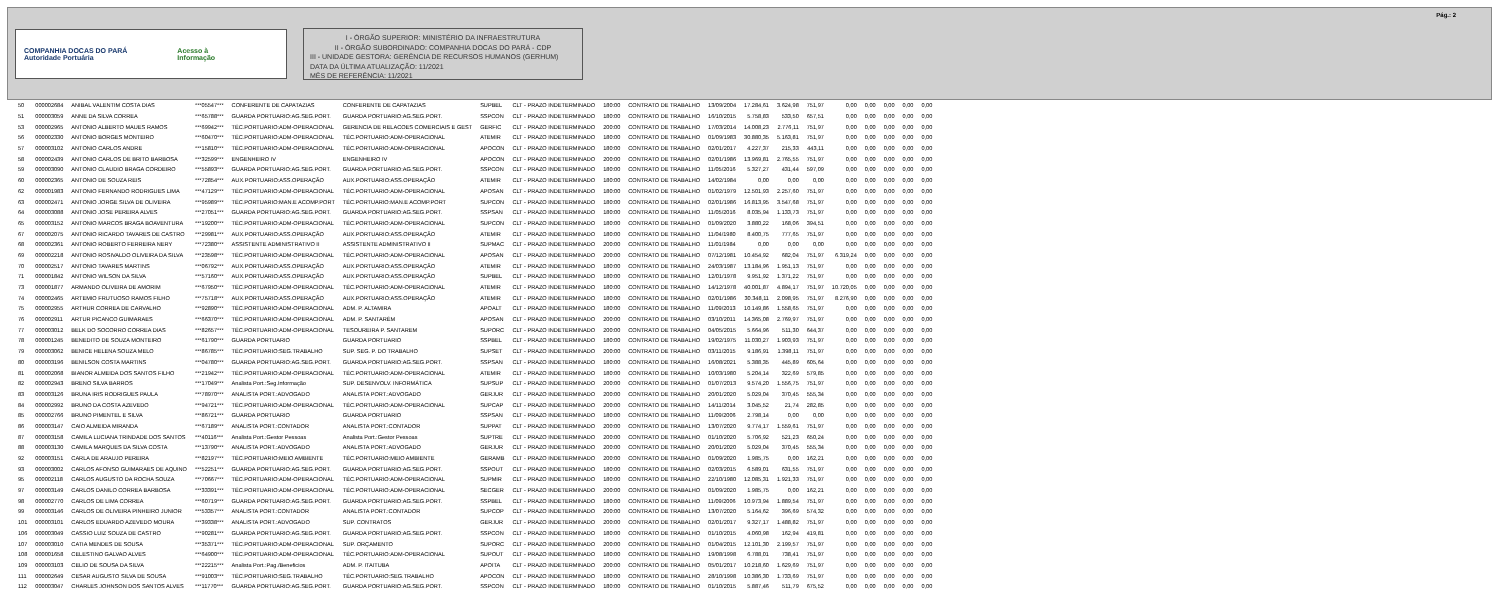COMPANHIA DOCAS DO PARÁ
Autoridade Portuária Acesso à
Informação
I - ÓRGÃO SUPERIOR: MINISTÉRIO DA INFRAESTRUTURA
II - ÓRGÃO SUBORDINADO: COMPANHIA DOCAS DO PARÁ - CDP
III - UNIDADE GESTORA: GERÊNCIA DE RECURSOS HUMANOS (GERHUM)
DATA DA ÚLTIMA ATUALIZAÇÃO: 11/2021
MÊS DE REFERÊNCIA: 11/2021
Pág.: 2
| 50 | 000002684 | ANIBAL VALENTIM COSTA DIAS | ***05547*** | CONFERENTE DE CAPATAZIAS | CONFERENTE DE CAPATAZIAS | SUPBEL | CLT - PRAZO INDETERMINADO | 180:00 | CONTRATO DE TRABALHO | 13/09/2004 | 17.284,61 | 3.624,98 | 751,97 | 0,00 | 0,00 | 0,00 | 0,00 | 0,00 |
| 51 | 000003059 | ANNE DA SILVA CORREA | ***65788*** | GUARDA PORTUARIO:AG.SEG.PORT. | GUARDA PORTUARIO:AG.SEG.PORT. | SSPCON | CLT - PRAZO INDETERMINADO | 180:00 | CONTRATO DE TRABALHO | 16/10/2015 | 5.758,83 | 533,50 | 657,51 | 0,00 | 0,00 | 0,00 | 0,00 | 0,00 |
| 53 | 000002965 | ANTONIO ALBERTO MAUES RAMOS | ***69942*** | TÉC.PORTUARIO:ADM-OPERACIONAL | GERENCIA DE RELACOES COMERCIAIS E GEST | GERFIC | CLT - PRAZO INDETERMINADO | 200:00 | CONTRATO DE TRABALHO | 17/03/2014 | 14.008,23 | 2.776,11 | 751,97 | 0,00 | 0,00 | 0,00 | 0,00 | 0,00 |
| 56 | 000002330 | ANTONIO BORGES MONTEIRO | ***60470*** | TÉC.PORTUARIO:ADM-OPERACIONAL | TÉC.PORTUARIO:ADM-OPERACIONAL | ATEMIR | CLT - PRAZO INDETERMINADO | 180:00 | CONTRATO DE TRABALHO | 01/09/1983 | 30.880,35 | 5.163,81 | 751,97 | 0,00 | 0,00 | 0,00 | 0,00 | 0,00 |
| 57 | 000003102 | ANTONIO CARLOS ANDRE | ***15810*** | TÉC.PORTUARIO:ADM-OPERACIONAL | TÉC.PORTUARIO:ADM-OPERACIONAL | APOCON | CLT - PRAZO INDETERMINADO | 180:00 | CONTRATO DE TRABALHO | 02/01/2017 | 4.227,37 | 215,33 | 443,11 | 0,00 | 0,00 | 0,00 | 0,00 | 0,00 |
| 58 | 000002439 | ANTONIO CARLOS DE BRITO BARBOSA | ***32599*** | ENGENHEIRO IV | ENGENHEIRO IV | APOCON | CLT - PRAZO INDETERMINADO | 200:00 | CONTRATO DE TRABALHO | 02/01/1986 | 13.969,81 | 2.765,55 | 751,97 | 0,00 | 0,00 | 0,00 | 0,00 | 0,00 |
| 59 | 000003090 | ANTONIO CLAUDIO BRAGA CORDEIRO | ***55893*** | GUARDA PORTUARIO:AG.SEG.PORT. | GUARDA PORTUARIO:AG.SEG.PORT. | SSPCON | CLT - PRAZO INDETERMINADO | 180:00 | CONTRATO DE TRABALHO | 11/05/2016 | 5.327,27 | 431,44 | 597,09 | 0,00 | 0,00 | 0,00 | 0,00 | 0,00 |
| 60 | 000002365 | ANTONIO DE SOUZA REIS | ***72854*** | AUX.PORTUARIO:ASS.OPERAÇÃO | AUX.PORTUARIO:ASS.OPERAÇÃO | ATEMIR | CLT - PRAZO INDETERMINADO | 180:00 | CONTRATO DE TRABALHO | 14/02/1984 | 0,00 | 0,00 | 0,00 | 0,00 | 0,00 | 0,00 | 0,00 | 0,00 |
| 62 | 000001983 | ANTONIO FERNANDO RODRIGUES LIMA | ***47129*** | TÉC.PORTUARIO:ADM-OPERACIONAL | TÉC.PORTUARIO:ADM-OPERACIONAL | APOSAN | CLT - PRAZO INDETERMINADO | 180:00 | CONTRATO DE TRABALHO | 01/02/1979 | 12.501,93 | 2.257,60 | 751,97 | 0,00 | 0,00 | 0,00 | 0,00 | 0,00 |
| 63 | 000002471 | ANTONIO JORGE SILVA DE OLIVEIRA | ***95989*** | TÉC.PORTUARIO:MAN.E ACOMP.PORT | TÉC.PORTUARIO:MAN.E ACOMP.PORT | SUPCON | CLT - PRAZO INDETERMINADO | 180:00 | CONTRATO DE TRABALHO | 02/01/1986 | 16.813,95 | 3.547,68 | 751,97 | 0,00 | 0,00 | 0,00 | 0,00 | 0,00 |
| 64 | 000003088 | ANTONIO JOSE PEREIRA ALVES | ***27051*** | GUARDA PORTUARIO:AG.SEG.PORT. | GUARDA PORTUARIO:AG.SEG.PORT. | SSPSAN | CLT - PRAZO INDETERMINADO | 180:00 | CONTRATO DE TRABALHO | 11/05/2016 | 8.035,94 | 1.133,73 | 751,97 | 0,00 | 0,00 | 0,00 | 0,00 | 0,00 |
| 65 | 000003152 | ANTONIO MARCOS BRAGA BOAVENTURA | ***19200*** | TÉC.PORTUARIO:ADM-OPERACIONAL | TÉC.PORTUARIO:ADM-OPERACIONAL | SUPCON | CLT - PRAZO INDETERMINADO | 180:00 | CONTRATO DE TRABALHO | 01/09/2020 | 3.880,22 | 168,06 | 394,51 | 0,00 | 0,00 | 0,00 | 0,00 | 0,00 |
| 67 | 000002075 | ANTONIO RICARDO TAVARES DE CASTRO | ***29981*** | AUX.PORTUARIO:ASS.OPERAÇÃO | AUX.PORTUARIO:ASS.OPERAÇÃO | ATEMIR | CLT - PRAZO INDETERMINADO | 180:00 | CONTRATO DE TRABALHO | 11/04/1980 | 8.400,75 | 777,65 | 751,97 | 0,00 | 0,00 | 0,00 | 0,00 | 0,00 |
| 68 | 000002361 | ANTONIO ROBERTO FERREIRA NERY | ***72380*** | ASSISTENTE ADMINISTRATIVO II | ASSISTENTE ADMINISTRATIVO II | SUPMAC | CLT - PRAZO INDETERMINADO | 200:00 | CONTRATO DE TRABALHO | 11/01/1984 | 0,00 | 0,00 | 0,00 | 0,00 | 0,00 | 0,00 | 0,00 | 0,00 |
| 69 | 000002218 | ANTONIO ROSIVALDO OLIVEIRA DA SILVA | ***23598*** | TÉC.PORTUARIO:ADM-OPERACIONAL | TÉC.PORTUARIO:ADM-OPERACIONAL | APOSAN | CLT - PRAZO INDETERMINADO | 200:00 | CONTRATO DE TRABALHO | 07/12/1981 | 10.454,92 | 682,04 | 751,97 | 6.319,24 | 0,00 | 0,00 | 0,00 | 0,00 |
| 70 | 000002517 | ANTONIO TAVARES MARTINS | ***06792*** | AUX.PORTUARIO:ASS.OPERAÇÃO | AUX.PORTUARIO:ASS.OPERAÇÃO | ATEMIR | CLT - PRAZO INDETERMINADO | 180:00 | CONTRATO DE TRABALHO | 24/03/1987 | 13.184,96 | 1.951,13 | 751,97 | 0,00 | 0,00 | 0,00 | 0,00 | 0,00 |
| 71 | 000001842 | ANTONIO WILSON DA SILVA | ***57160*** | AUX.PORTUARIO:ASS.OPERAÇÃO | AUX.PORTUARIO:ASS.OPERAÇÃO | SUPBEL | CLT - PRAZO INDETERMINADO | 180:00 | CONTRATO DE TRABALHO | 12/01/1978 | 9.951,92 | 1.371,22 | 751,97 | 0,00 | 0,00 | 0,00 | 0,00 | 0,00 |
| 73 | 000001877 | ARMANDO OLIVEIRA DE AMORIM | ***67950*** | TÉC.PORTUARIO:ADM-OPERACIONAL | TÉC.PORTUARIO:ADM-OPERACIONAL | ATEMIR | CLT - PRAZO INDETERMINADO | 180:00 | CONTRATO DE TRABALHO | 14/12/1978 | 40.001,87 | 4.894,17 | 751,97 | 10.720,05 | 0,00 | 0,00 | 0,00 | 0,00 |
| 74 | 000002465 | ARTEMIO FRUTUOSO RAMOS FILHO | ***75718*** | AUX.PORTUARIO:ASS.OPERAÇÃO | AUX.PORTUARIO:ASS.OPERAÇÃO | ATEMIR | CLT - PRAZO INDETERMINADO | 180:00 | CONTRATO DE TRABALHO | 02/01/1986 | 30.348,11 | 2.098,95 | 751,97 | 8.276,90 | 0,00 | 0,00 | 0,00 | 0,00 |
| 75 | 000002955 | ARTHUR CORREA DE CARVALHO | ***92890*** | TÉC.PORTUARIO:ADM-OPERACIONAL | ADM. P. ALTAMIRA | APOALT | CLT - PRAZO INDETERMINADO | 180:00 | CONTRATO DE TRABALHO | 11/09/2013 | 10.149,86 | 1.558,65 | 751,97 | 0,00 | 0,00 | 0,00 | 0,00 | 0,00 |
| 76 | 000002911 | ARTUR PICANCO GUIMARAES | ***66370*** | TÉC.PORTUARIO:ADM-OPERACIONAL | ADM. P. SANTARÉM | APOSAN | CLT - PRAZO INDETERMINADO | 200:00 | CONTRATO DE TRABALHO | 03/10/2011 | 14.365,08 | 2.769,97 | 751,97 | 0,00 | 0,00 | 0,00 | 0,00 | 0,00 |
| 77 | 000003012 | BELK DO SOCORRO CORREA DIAS | ***82657*** | TÉC.PORTUARIO:ADM-OPERACIONAL | TESOUREIRA P. SANTAREM | SUPORC | CLT - PRAZO INDETERMINADO | 200:00 | CONTRATO DE TRABALHO | 04/05/2015 | 5.664,96 | 511,30 | 644,37 | 0,00 | 0,00 | 0,00 | 0,00 | 0,00 |
| 78 | 000001245 | BENEDITO DE SOUZA MONTEIRO | ***61790*** | GUARDA PORTUARIO | GUARDA PORTUARIO | SSPBEL | CLT - PRAZO INDETERMINADO | 180:00 | CONTRATO DE TRABALHO | 19/02/1975 | 11.030,27 | 1.903,93 | 751,97 | 0,00 | 0,00 | 0,00 | 0,00 | 0,00 |
| 79 | 000003062 | BENICE HELENA SOUZA MELO | ***86785*** | TÉC.PORTUARIO:SEG.TRABALHO | SUP. SEG. P. DO TRABALHO | SUPSET | CLT - PRAZO INDETERMINADO | 200:00 | CONTRATO DE TRABALHO | 03/11/2015 | 9.186,91 | 1.398,11 | 751,97 | 0,00 | 0,00 | 0,00 | 0,00 | 0,00 |
| 80 | 000003196 | BENILSON COSTA MARTINS | ***04780*** | GUARDA PORTUARIO:AG.SEG.PORT. | GUARDA PORTUARIO:AG.SEG.PORT. | SSPSAN | CLT - PRAZO INDETERMINADO | 180:00 | CONTRATO DE TRABALHO | 16/08/2021 | 5.388,35 | 445,89 | 605,64 | 0,00 | 0,00 | 0,00 | 0,00 | 0,00 |
| 81 | 000002068 | BIANOR ALMEIDA DOS SANTOS FILHO | ***21942*** | TÉC.PORTUARIO:ADM-OPERACIONAL | TÉC.PORTUARIO:ADM-OPERACIONAL | ATEMIR | CLT - PRAZO INDETERMINADO | 180:00 | CONTRATO DE TRABALHO | 10/03/1980 | 5.204,14 | 322,69 | 579,85 | 0,00 | 0,00 | 0,00 | 0,00 | 0,00 |
| 82 | 000002943 | BRENO SILVA BARROS | ***17049*** | Analista Port.:Seg.Informação | SUP. DESENVOLV. INFORMÁTICA | SUPSUP | CLT - PRAZO INDETERMINADO | 200:00 | CONTRATO DE TRABALHO | 01/07/2013 | 9.574,20 | 1.556,75 | 751,97 | 0,00 | 0,00 | 0,00 | 0,00 | 0,00 |
| 83 | 000003126 | BRUNA IRIS RODRIGUES PAULA | ***78970*** | ANALISTA PORT.:ADVOGADO | ANALISTA PORT.:ADVOGADO | GERJUR | CLT - PRAZO INDETERMINADO | 200:00 | CONTRATO DE TRABALHO | 20/01/2020 | 5.029,04 | 370,45 | 555,34 | 0,00 | 0,00 | 0,00 | 0,00 | 0,00 |
| 84 | 000002992 | BRUNO DA COSTA AZEVEDO | ***94721*** | TÉC.PORTUARIO:ADM-OPERACIONAL | TÉC.PORTUARIO:ADM-OPERACIONAL | SUPCAP | CLT - PRAZO INDETERMINADO | 200:00 | CONTRATO DE TRABALHO | 14/11/2014 | 3.045,52 | 21,74 | 282,85 | 0,00 | 0,00 | 0,00 | 0,00 | 0,00 |
| 85 | 000002766 | BRUNO PIMENTEL E SILVA | ***86721*** | GUARDA PORTUARIO | GUARDA PORTUARIO | SSPSAN | CLT - PRAZO INDETERMINADO | 180:00 | CONTRATO DE TRABALHO | 11/09/2006 | 2.798,14 | 0,00 | 0,00 | 0,00 | 0,00 | 0,00 | 0,00 | 0,00 |
| 86 | 000003147 | CAIO ALMEIDA MIRANDA | ***67189*** | ANALISTA PORT.:CONTADOR | ANALISTA PORT.:CONTADOR | SUPPAT | CLT - PRAZO INDETERMINADO | 200:00 | CONTRATO DE TRABALHO | 13/07/2020 | 9.774,17 | 1.559,61 | 751,97 | 0,00 | 0,00 | 0,00 | 0,00 | 0,00 |
| 87 | 000003158 | CAMILA LUCIANA TRINDADE DOS SANTOS | ***40116*** | Analista Port.:Gestor Pessoas | Analista Port.:Gestor Pessoas | SUPTRE | CLT - PRAZO INDETERMINADO | 200:00 | CONTRATO DE TRABALHO | 01/10/2020 | 5.706,92 | 521,23 | 650,24 | 0,00 | 0,00 | 0,00 | 0,00 | 0,00 |
| 88 | 000003130 | CAMILA MARQUES DA SILVA COSTA | ***13790*** | ANALISTA PORT.:ADVOGADO | ANALISTA PORT.:ADVOGADO | GERJUR | CLT - PRAZO INDETERMINADO | 200:00 | CONTRATO DE TRABALHO | 20/01/2020 | 5.029,04 | 370,45 | 555,34 | 0,00 | 0,00 | 0,00 | 0,00 | 0,00 |
| 92 | 000003151 | CARLA DE ARAUJO PEREIRA | ***82197*** | TÉC.PORTUARIO:MEIO AMBIENTE | TÉC.PORTUARIO:MEIO AMBIENTE | GERAMB | CLT - PRAZO INDETERMINADO | 200:00 | CONTRATO DE TRABALHO | 01/09/2020 | 1.985,75 | 0,00 | 162,21 | 0,00 | 0,00 | 0,00 | 0,00 | 0,00 |
| 93 | 000003002 | CARLOS AFONSO GUIMARAES DE AQUINO | ***52251*** | GUARDA PORTUARIO:AG.SEG.PORT. | GUARDA PORTUARIO:AG.SEG.PORT. | SSPOUT | CLT - PRAZO INDETERMINADO | 180:00 | CONTRATO DE TRABALHO | 02/03/2015 | 6.589,01 | 631,55 | 751,97 | 0,00 | 0,00 | 0,00 | 0,00 | 0,00 |
| 95 | 000002118 | CARLOS AUGUSTO DA ROCHA SOUZA | ***70667*** | TÉC.PORTUARIO:ADM-OPERACIONAL | TÉC.PORTUARIO:ADM-OPERACIONAL | SUPMIR | CLT - PRAZO INDETERMINADO | 180:00 | CONTRATO DE TRABALHO | 22/10/1980 | 12.085,31 | 1.921,33 | 751,97 | 0,00 | 0,00 | 0,00 | 0,00 | 0,00 |
| 97 | 000003149 | CARLOS DANILO CORREA BARBOSA | ***33391*** | TÉC.PORTUARIO:ADM-OPERACIONAL | TÉC.PORTUARIO:ADM-OPERACIONAL | SECGER | CLT - PRAZO INDETERMINADO | 200:00 | CONTRATO DE TRABALHO | 01/09/2020 | 1.985,75 | 0,00 | 162,21 | 0,00 | 0,00 | 0,00 | 0,00 | 0,00 |
| 98 | 000002770 | CARLOS DE LIMA CORREA | ***60719*** | GUARDA PORTUARIO:AG.SEG.PORT. | GUARDA PORTUARIO:AG.SEG.PORT. | SSPBEL | CLT - PRAZO INDETERMINADO | 180:00 | CONTRATO DE TRABALHO | 11/09/2006 | 10.973,94 | 1.889,54 | 751,97 | 0,00 | 0,00 | 0,00 | 0,00 | 0,00 |
| 99 | 000003146 | CARLOS DE OLIVEIRA PINHEIRO JUNIOR | ***53357*** | ANALISTA PORT.:CONTADOR | ANALISTA PORT.:CONTADOR | SUPCOP | CLT - PRAZO INDETERMINADO | 200:00 | CONTRATO DE TRABALHO | 13/07/2020 | 5.164,62 | 396,69 | 574,32 | 0,00 | 0,00 | 0,00 | 0,00 | 0,00 |
| 101 | 000003101 | CARLOS EDUARDO AZEVEDO MOURA | ***39338*** | ANALISTA PORT.:ADVOGADO | SUP. CONTRATOS | GERJUR | CLT - PRAZO INDETERMINADO | 200:00 | CONTRATO DE TRABALHO | 02/01/2017 | 9.327,17 | 1.488,82 | 751,97 | 0,00 | 0,00 | 0,00 | 0,00 | 0,00 |
| 106 | 000003049 | CASSIO LUIZ SOUZA DE CASTRO | ***90281*** | GUARDA PORTUARIO:AG.SEG.PORT. | GUARDA PORTUARIO:AG.SEG.PORT. | SSPCON | CLT - PRAZO INDETERMINADO | 180:00 | CONTRATO DE TRABALHO | 01/10/2015 | 4.060,98 | 162,94 | 419,81 | 0,00 | 0,00 | 0,00 | 0,00 | 0,00 |
| 107 | 000003010 | CATIA MENDES DE SOUSA | ***35371*** | TÉC.PORTUARIO:ADM-OPERACIONAL | SUP. ORÇAMENTO | SUPORC | CLT - PRAZO INDETERMINADO | 200:00 | CONTRATO DE TRABALHO | 01/04/2015 | 12.101,30 | 2.199,57 | 751,97 | 0,00 | 0,00 | 0,00 | 0,00 | 0,00 |
| 108 | 000001658 | CELESTINO GALVAO ALVES | ***64900*** | TÉC.PORTUARIO:ADM-OPERACIONAL | TÉC.PORTUARIO:ADM-OPERACIONAL | SUPOUT | CLT - PRAZO INDETERMINADO | 180:00 | CONTRATO DE TRABALHO | 19/08/1998 | 6.788,01 | 738,41 | 751,97 | 0,00 | 0,00 | 0,00 | 0,00 | 0,00 |
| 109 | 000003103 | CELIO DE SOUSA DA SILVA | ***22215*** | Analista Port.:Pag./Beneficios | ADM. P. ITAITUBA | APOITA | CLT - PRAZO INDETERMINADO | 200:00 | CONTRATO DE TRABALHO | 05/01/2017 | 10.218,60 | 1.629,69 | 751,97 | 0,00 | 0,00 | 0,00 | 0,00 | 0,00 |
| 111 | 000002649 | CESAR AUGUSTO SILVA DE SOUSA | ***91003*** | TÉC.PORTUARIO:SEG.TRABALHO | TÉC.PORTUARIO:SEG.TRABALHO | APOCON | CLT - PRAZO INDETERMINADO | 180:00 | CONTRATO DE TRABALHO | 28/10/1998 | 10.386,30 | 1.733,69 | 751,97 | 0,00 | 0,00 | 0,00 | 0,00 | 0,00 |
| 112 | 000003047 | CHARLES JOHNSON DOS SANTOS ALVES | ***11770*** | GUARDA PORTUARIO:AG.SEG.PORT. | GUARDA PORTUARIO:AG.SEG.PORT. | SSPCON | CLT - PRAZO INDETERMINADO | 180:00 | CONTRATO DE TRABALHO | 01/10/2015 | 5.887,46 | 511,79 | 675,52 | 0,00 | 0,00 | 0,00 | 0,00 | 0,00 |